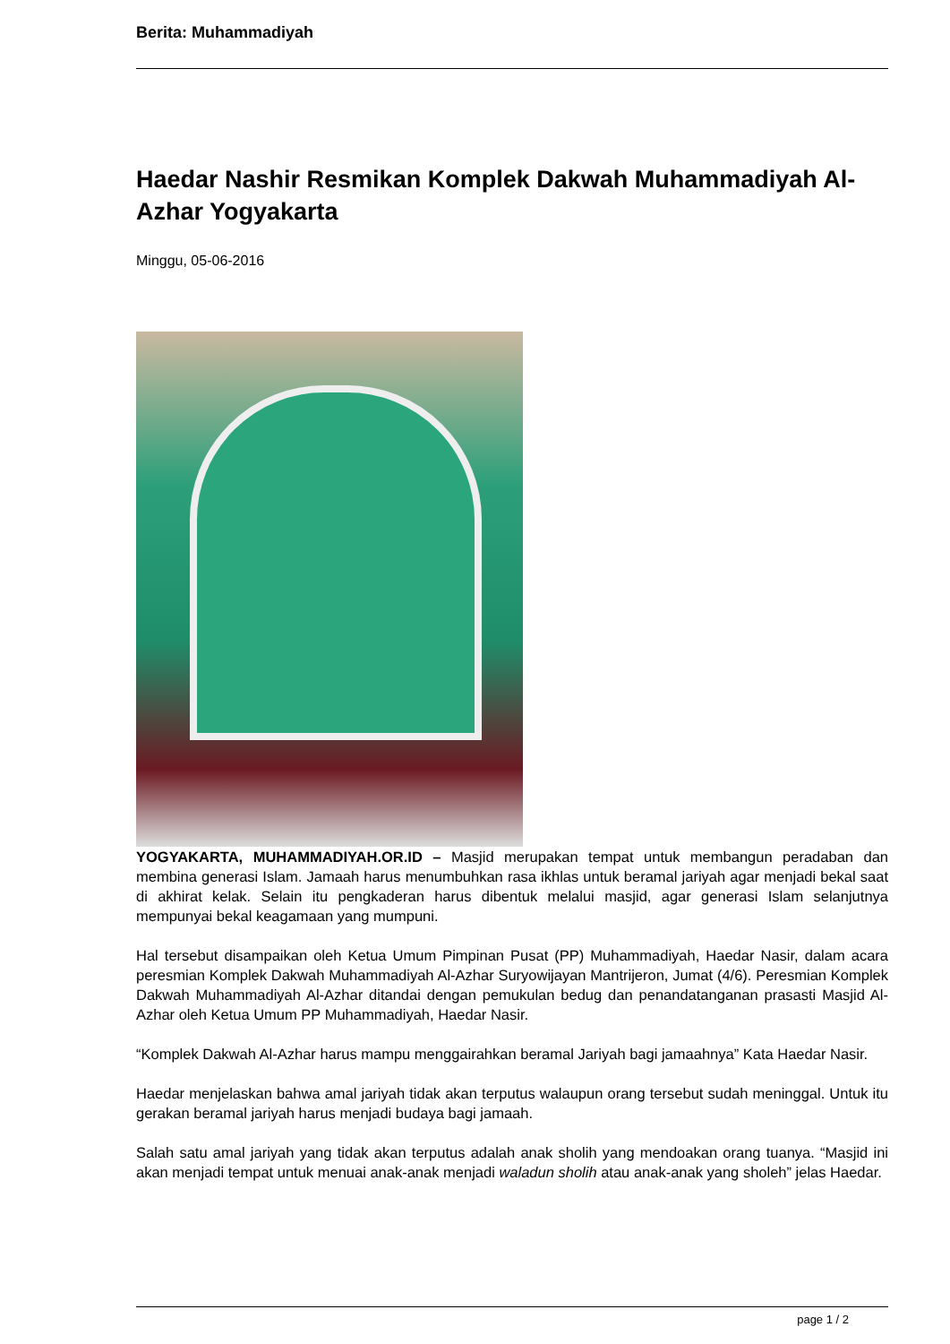Berita: Muhammadiyah
Haedar Nashir Resmikan Komplek Dakwah Muhammadiyah Al-Azhar Yogyakarta
Minggu, 05-06-2016
YOGYAKARTA, MUHAMMADIYAH.OR.ID – Masjid merupakan tempat untuk membangun peradaban dan membina generasi Islam. Jamaah harus menumbuhkan rasa ikhlas untuk beramal jariyah agar menjadi bekal saat di akhirat kelak. Selain itu pengkaderan harus dibentuk melalui masjid, agar generasi Islam selanjutnya mempunyai bekal keagamaan yang mumpuni.
Hal tersebut disampaikan oleh Ketua Umum Pimpinan Pusat (PP) Muhammadiyah, Haedar Nasir, dalam acara peresmian Komplek Dakwah Muhammadiyah Al-Azhar Suryowijayan Mantrijeron, Jumat (4/6). Peresmian Komplek Dakwah Muhammadiyah Al-Azhar ditandai dengan pemukulan bedug dan penandatanganan prasasti Masjid Al-Azhar oleh Ketua Umum PP Muhammadiyah, Haedar Nasir.
“Komplek Dakwah Al-Azhar harus mampu menggairahkan beramal Jariyah bagi jamaahnya” Kata Haedar Nasir.
Haedar menjelaskan bahwa amal jariyah tidak akan terputus walaupun orang tersebut sudah meninggal. Untuk itu gerakan beramal jariyah harus menjadi budaya bagi jamaah.
Salah satu amal jariyah yang tidak akan terputus adalah anak sholih yang mendoakan orang tuanya. “Masjid ini akan menjadi tempat untuk menuai anak-anak menjadi waladun sholih atau anak-anak yang sholeh” jelas Haedar.
page 1 / 2